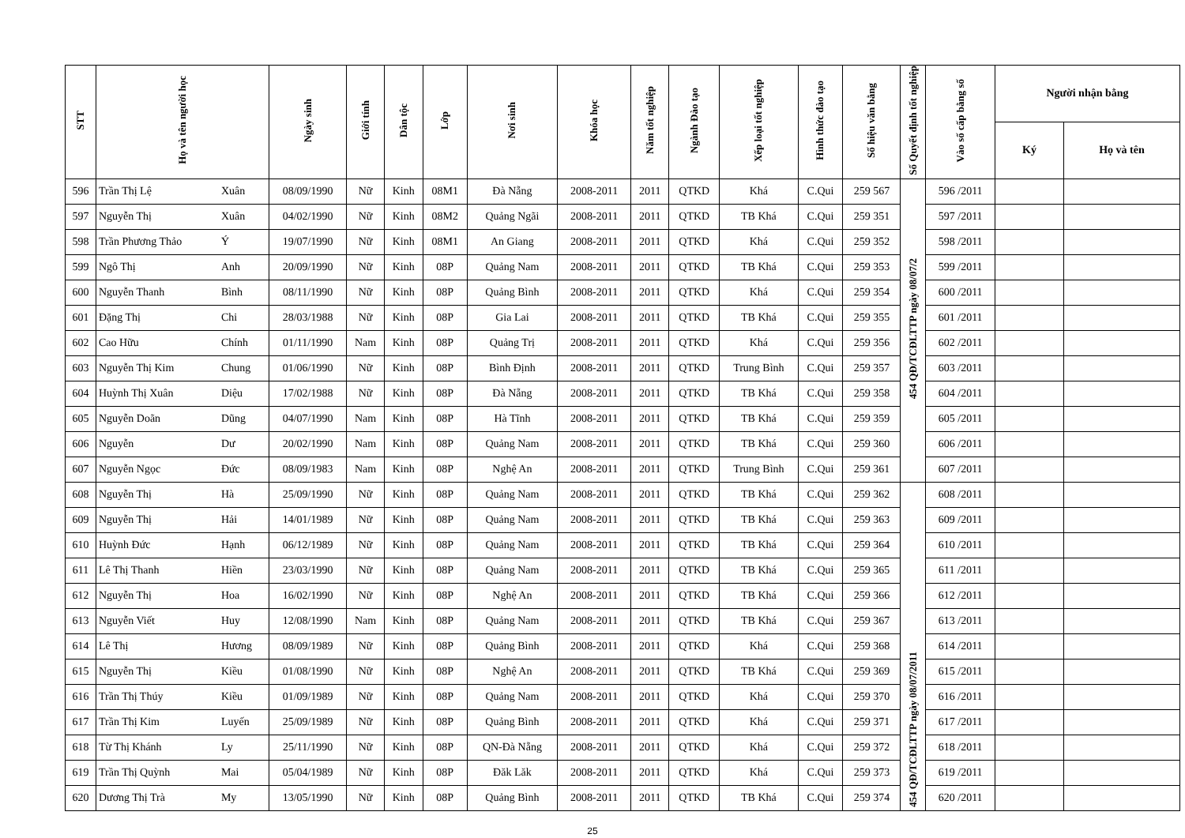| STT | Họ và tên người học | | Ngày sinh | Giới tính | Dân tộc | Lớp | Nơi sinh | Khóa học | Năm tốt nghiệp | Ngành Đào tạo | Xếp loại tốt nghiệp | Hình thức đào tạo | Số hiệu văn bằng | Số Quyết định tốt nghiệp | Vào số cấp bằng số | Người nhận bằng | |
| --- | --- | --- | --- | --- | --- | --- | --- | --- | --- | --- | --- | --- | --- | --- | --- | --- | --- |
| | | | | | | | | | | | | | | | | Ký | Họ và tên |
| 596 | Trần Thị Lệ | Xuân | 08/09/1990 | Nữ | Kinh | 08M1 | Đà Nẵng | 2008-2011 | 2011 | QTKD | Khá | C.Qui | 259 567 | 454 QĐ/TCĐLTTP ngày 08/07/2 | 596 /2011 | | |
| 597 | Nguyễn Thị | Xuân | 04/02/1990 | Nữ | Kinh | 08M2 | Quảng Ngãi | 2008-2011 | 2011 | QTKD | TB Khá | C.Qui | 259 351 | | 597 /2011 | | |
| 598 | Trần Phương Thảo | Ý | 19/07/1990 | Nữ | Kinh | 08M1 | An Giang | 2008-2011 | 2011 | QTKD | Khá | C.Qui | 259 352 | | 598 /2011 | | |
| 599 | Ngô Thị | Anh | 20/09/1990 | Nữ | Kinh | 08P | Quảng Nam | 2008-2011 | 2011 | QTKD | TB Khá | C.Qui | 259 353 | | 599 /2011 | | |
| 600 | Nguyễn Thanh | Bình | 08/11/1990 | Nữ | Kinh | 08P | Quảng Bình | 2008-2011 | 2011 | QTKD | Khá | C.Qui | 259 354 | | 600 /2011 | | |
| 601 | Đặng Thị | Chi | 28/03/1988 | Nữ | Kinh | 08P | Gia Lai | 2008-2011 | 2011 | QTKD | TB Khá | C.Qui | 259 355 | | 601 /2011 | | |
| 602 | Cao Hữu | Chính | 01/11/1990 | Nam | Kinh | 08P | Quảng Trị | 2008-2011 | 2011 | QTKD | Khá | C.Qui | 259 356 | | 602 /2011 | | |
| 603 | Nguyễn Thị Kim | Chung | 01/06/1990 | Nữ | Kinh | 08P | Bình Định | 2008-2011 | 2011 | QTKD | Trung Bình | C.Qui | 259 357 | | 603 /2011 | | |
| 604 | Huỳnh Thị Xuân | Diệu | 17/02/1988 | Nữ | Kinh | 08P | Đà Nẵng | 2008-2011 | 2011 | QTKD | TB Khá | C.Qui | 259 358 | | 604 /2011 | | |
| 605 | Nguyễn Doãn | Dũng | 04/07/1990 | Nam | Kinh | 08P | Hà Tĩnh | 2008-2011 | 2011 | QTKD | TB Khá | C.Qui | 259 359 | | 605 /2011 | | |
| 606 | Nguyễn | Dư | 20/02/1990 | Nam | Kinh | 08P | Quảng Nam | 2008-2011 | 2011 | QTKD | TB Khá | C.Qui | 259 360 | | 606 /2011 | | |
| 607 | Nguyễn Ngọc | Đức | 08/09/1983 | Nam | Kinh | 08P | Nghệ An | 2008-2011 | 2011 | QTKD | Trung Bình | C.Qui | 259 361 | | 607 /2011 | | |
| 608 | Nguyễn Thị | Hà | 25/09/1990 | Nữ | Kinh | 08P | Quảng Nam | 2008-2011 | 2011 | QTKD | TB Khá | C.Qui | 259 362 | 454 QĐ/TCĐLTTP ngày 08/07/2011 | 608 /2011 | | |
| 609 | Nguyễn Thị | Hải | 14/01/1989 | Nữ | Kinh | 08P | Quảng Nam | 2008-2011 | 2011 | QTKD | TB Khá | C.Qui | 259 363 | | 609 /2011 | | |
| 610 | Huỳnh Đức | Hạnh | 06/12/1989 | Nữ | Kinh | 08P | Quảng Nam | 2008-2011 | 2011 | QTKD | TB Khá | C.Qui | 259 364 | | 610 /2011 | | |
| 611 | Lê Thị Thanh | Hiền | 23/03/1990 | Nữ | Kinh | 08P | Quảng Nam | 2008-2011 | 2011 | QTKD | TB Khá | C.Qui | 259 365 | | 611 /2011 | | |
| 612 | Nguyễn Thị | Hoa | 16/02/1990 | Nữ | Kinh | 08P | Nghệ An | 2008-2011 | 2011 | QTKD | TB Khá | C.Qui | 259 366 | | 612 /2011 | | |
| 613 | Nguyễn Viết | Huy | 12/08/1990 | Nam | Kinh | 08P | Quảng Nam | 2008-2011 | 2011 | QTKD | TB Khá | C.Qui | 259 367 | | 613 /2011 | | |
| 614 | Lê Thị | Hương | 08/09/1989 | Nữ | Kinh | 08P | Quảng Bình | 2008-2011 | 2011 | QTKD | Khá | C.Qui | 259 368 | | 614 /2011 | | |
| 615 | Nguyễn Thị | Kiều | 01/08/1990 | Nữ | Kinh | 08P | Nghệ An | 2008-2011 | 2011 | QTKD | TB Khá | C.Qui | 259 369 | | 615 /2011 | | |
| 616 | Trần Thị Thúy | Kiều | 01/09/1989 | Nữ | Kinh | 08P | Quảng Nam | 2008-2011 | 2011 | QTKD | Khá | C.Qui | 259 370 | | 616 /2011 | | |
| 617 | Trần Thị Kim | Luyến | 25/09/1989 | Nữ | Kinh | 08P | Quảng Bình | 2008-2011 | 2011 | QTKD | Khá | C.Qui | 259 371 | | 617 /2011 | | |
| 618 | Từ Thị Khánh | Ly | 25/11/1990 | Nữ | Kinh | 08P | QN-Đà Nẵng | 2008-2011 | 2011 | QTKD | Khá | C.Qui | 259 372 | | 618 /2011 | | |
| 619 | Trần Thị Quỳnh | Mai | 05/04/1989 | Nữ | Kinh | 08P | Đăk Lăk | 2008-2011 | 2011 | QTKD | Khá | C.Qui | 259 373 | | 619 /2011 | | |
| 620 | Dương Thị Trà | My | 13/05/1990 | Nữ | Kinh | 08P | Quảng Bình | 2008-2011 | 2011 | QTKD | TB Khá | C.Qui | 259 374 | | 620 /2011 | | |
25